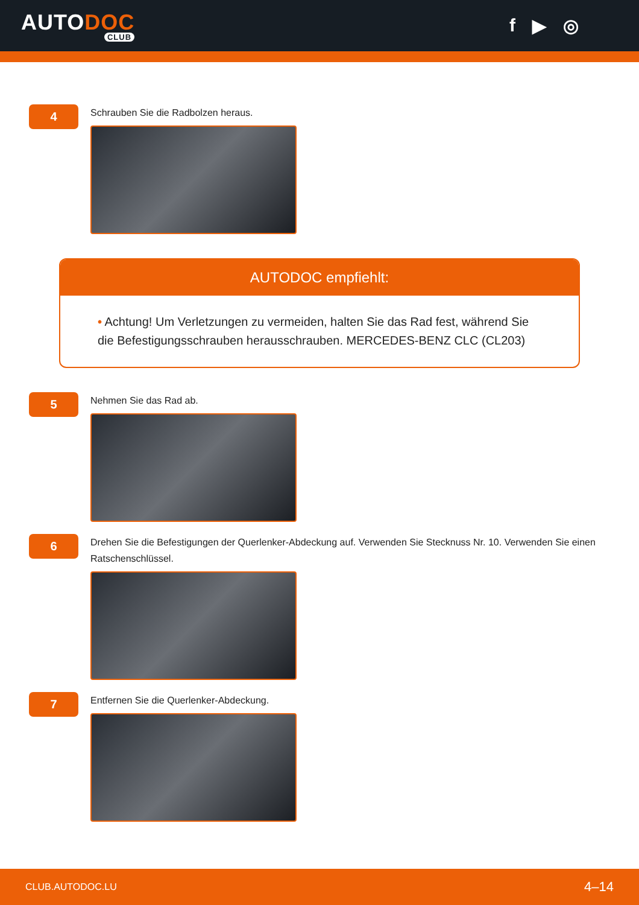AUTODOC
CLUB
f ▶ ◎
4
Schrauben Sie die Radbolzen heraus.
AUTODOC empfiehlt:
• Achtung! Um Verletzungen zu vermeiden, halten Sie das Rad fest, während Sie die Befestigungsschrauben herausschrauben. MERCEDES-BENZ CLC (CL203)
5
Nehmen Sie das Rad ab.
6
Drehen Sie die Befestigungen der Querlenker-Abdeckung auf. Verwenden Sie Stecknuss Nr. 10. Verwenden Sie einen Ratschenschlüssel.
7
Entfernen Sie die Querlenker-Abdeckung.
CLUB.AUTODOC.LU 4–14